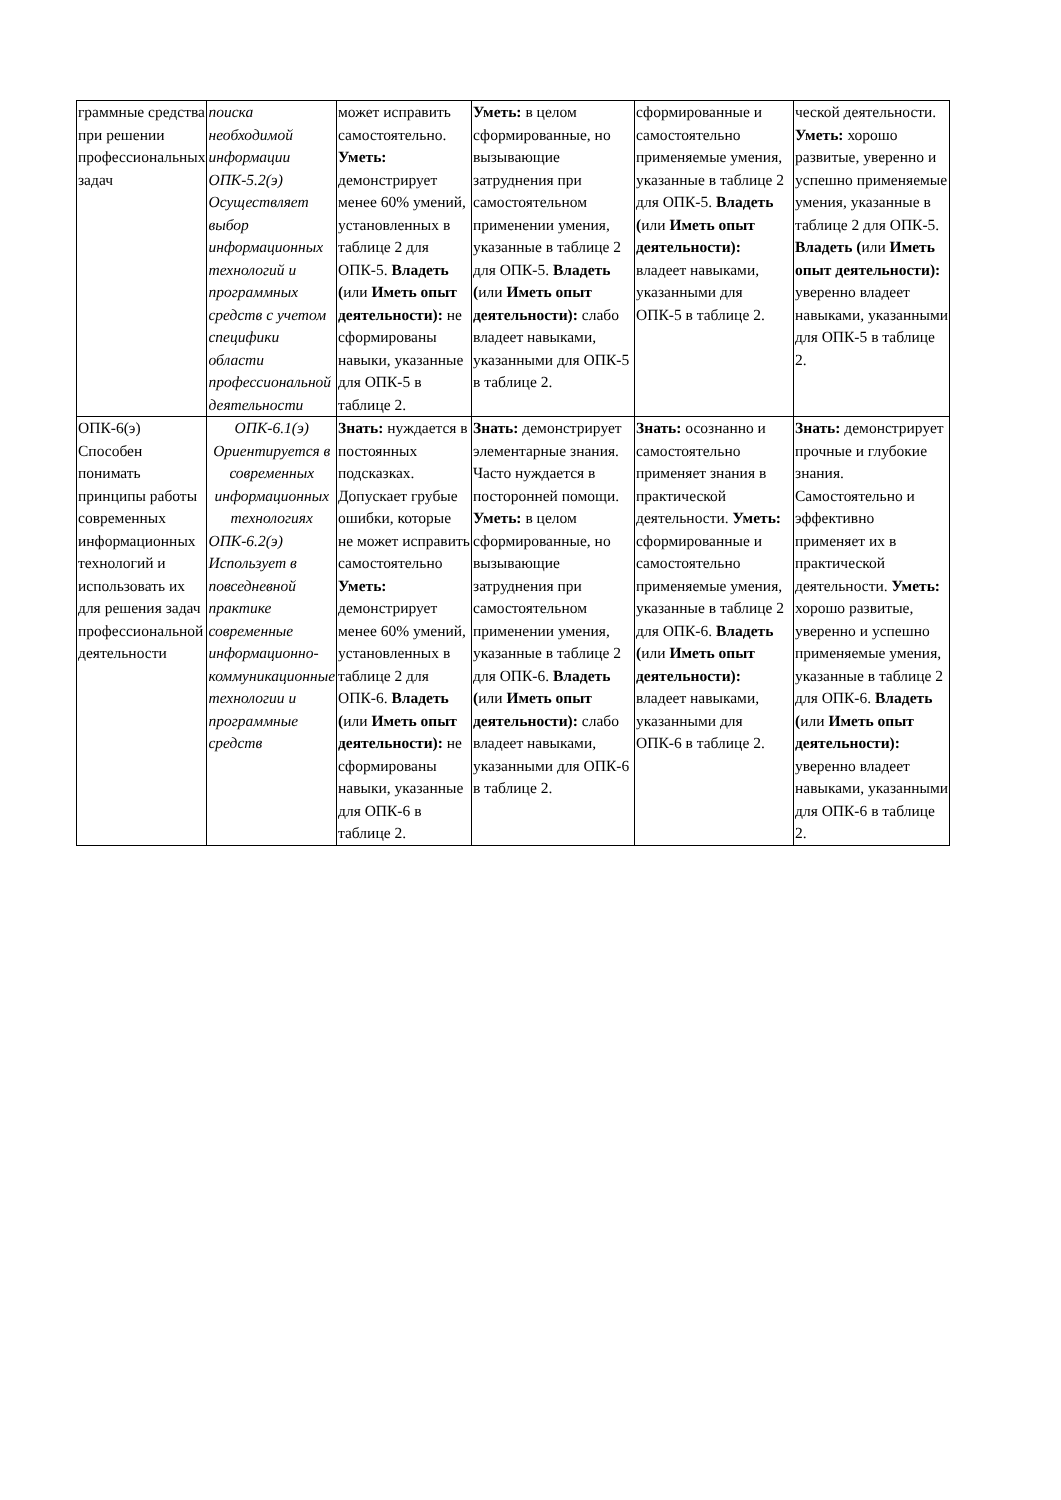| граммные средства при решении профессиональных задач | поиска необходимой информации ОПК-5.2(э) Осуществляет выбор информационных технологий и программных средств с учетом специфики области профессиональной деятельности | может исправить самостоятельно. Уметь: демонстрирует менее 60% умений, установленных в таблице 2 для ОПК-5. Владеть ( или Иметь опыт деятельности): не сформированы навыки, указанные для ОПК-5 в таблице 2. | Уметь: в целом сформированные, но вызывающие затруднения при самостоятельном применении умения, указанные в таблице 2 для ОПК-5. Владеть ( или Иметь опыт деятельности): слабо владеет навыками, указанными для ОПК-5 в таблице 2. | сформированные и самостоятельно применяемые умения, указанные в таблице 2 для ОПК-5. Владеть ( или Иметь опыт деятельности): владеет навыками, указанными для ОПК-5 в таблице 2. | ческой деятельности. Уметь: хорошо развитые, уверенно и успешно применяемые умения, указанные в таблице 2 для ОПК-5. Владеть ( или Иметь опыт деятельности): уверенно владеет навыками, указанными для ОПК-5 в таблице 2. |
| ОПК-6(э) Способен понимать принципы работы современных информационных технологий и использовать их для решения задач профессиональной деятельности | ОПК-6.1(э) Ориентируется в современных информационных технологиях ОПК-6.2(э) Использует в повседневной практике современные информационно-коммуникационные технологии и программные средств | Знать: нуждается в постоянных подсказках. Допускает грубые ошибки, которые не может исправить самостоятельно Уметь: демонстрирует менее 60% умений, установленных в таблице 2 для ОПК-6. Владеть ( или Иметь опыт деятельности): не сформированы навыки, указанные для ОПК-6 в таблице 2. | Знать: демонстрирует элементарные знания. Часто нуждается в посторонней помощи. Уметь: в целом сформированные, но вызывающие затруднения при самостоятельном применении умения, указанные в таблице 2 для ОПК-6. Владеть ( или Иметь опыт деятельности): слабо владеет навыками, указанными для ОПК-6 в таблице 2. | Знать: осознанно и самостоятельно применяет знания в практической деятельности. Уметь: сформированные и самостоятельно применяемые умения, указанные в таблице 2 для ОПК-6. Владеть ( или Иметь опыт деятельности): владеет навыками, указанными для ОПК-6 в таблице 2. | Знать: демонстрирует прочные и глубокие знания. Самостоятельно и эффективно применяет их в практической деятельности. Уметь: хорошо развитые, уверенно и успешно применяемые умения, указанные в таблице 2 для ОПК-6. Владеть ( или Иметь опыт деятельности): уверенно владеет навыками, указанными для ОПК-6 в таблице 2. |